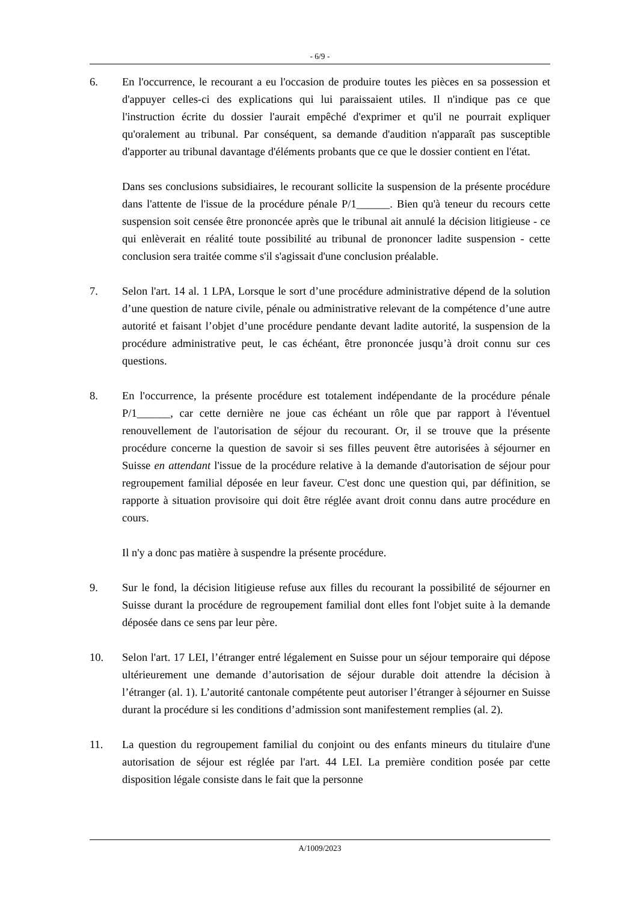- 6/9 -
6. En l'occurrence, le recourant a eu l'occasion de produire toutes les pièces en sa possession et d'appuyer celles-ci des explications qui lui paraissaient utiles. Il n'indique pas ce que l'instruction écrite du dossier l'aurait empêché d'exprimer et qu'il ne pourrait expliquer qu'oralement au tribunal. Par conséquent, sa demande d'audition n'apparaît pas susceptible d'apporter au tribunal davantage d'éléments probants que ce que le dossier contient en l'état.
Dans ses conclusions subsidiaires, le recourant sollicite la suspension de la présente procédure dans l'attente de l'issue de la procédure pénale P/1______. Bien qu'à teneur du recours cette suspension soit censée être prononcée après que le tribunal ait annulé la décision litigieuse - ce qui enlèverait en réalité toute possibilité au tribunal de prononcer ladite suspension - cette conclusion sera traitée comme s'il s'agissait d'une conclusion préalable.
7. Selon l'art. 14 al. 1 LPA, Lorsque le sort d’une procédure administrative dépend de la solution d’une question de nature civile, pénale ou administrative relevant de la compétence d’une autre autorité et faisant l’objet d’une procédure pendante devant ladite autorité, la suspension de la procédure administrative peut, le cas échéant, être prononcée jusqu’à droit connu sur ces questions.
8. En l'occurrence, la présente procédure est totalement indépendante de la procédure pénale P/1______, car cette dernière ne joue cas échéant un rôle que par rapport à l'éventuel renouvellement de l'autorisation de séjour du recourant. Or, il se trouve que la présente procédure concerne la question de savoir si ses filles peuvent être autorisées à séjourner en Suisse en attendant l'issue de la procédure relative à la demande d'autorisation de séjour pour regroupement familial déposée en leur faveur. C'est donc une question qui, par définition, se rapporte à situation provisoire qui doit être réglée avant droit connu dans autre procédure en cours.
Il n'y a donc pas matière à suspendre la présente procédure.
9. Sur le fond, la décision litigieuse refuse aux filles du recourant la possibilité de séjourner en Suisse durant la procédure de regroupement familial dont elles font l'objet suite à la demande déposée dans ce sens par leur père.
10. Selon l'art. 17 LEI, l’étranger entré légalement en Suisse pour un séjour temporaire qui dépose ultérieurement une demande d’autorisation de séjour durable doit attendre la décision à l’étranger (al. 1). L’autorité cantonale compétente peut autoriser l’étranger à séjourner en Suisse durant la procédure si les conditions d’admission sont manifestement remplies (al. 2).
11. La question du regroupement familial du conjoint ou des enfants mineurs du titulaire d'une autorisation de séjour est réglée par l'art. 44 LEI. La première condition posée par cette disposition légale consiste dans le fait que la personne
A/1009/2023